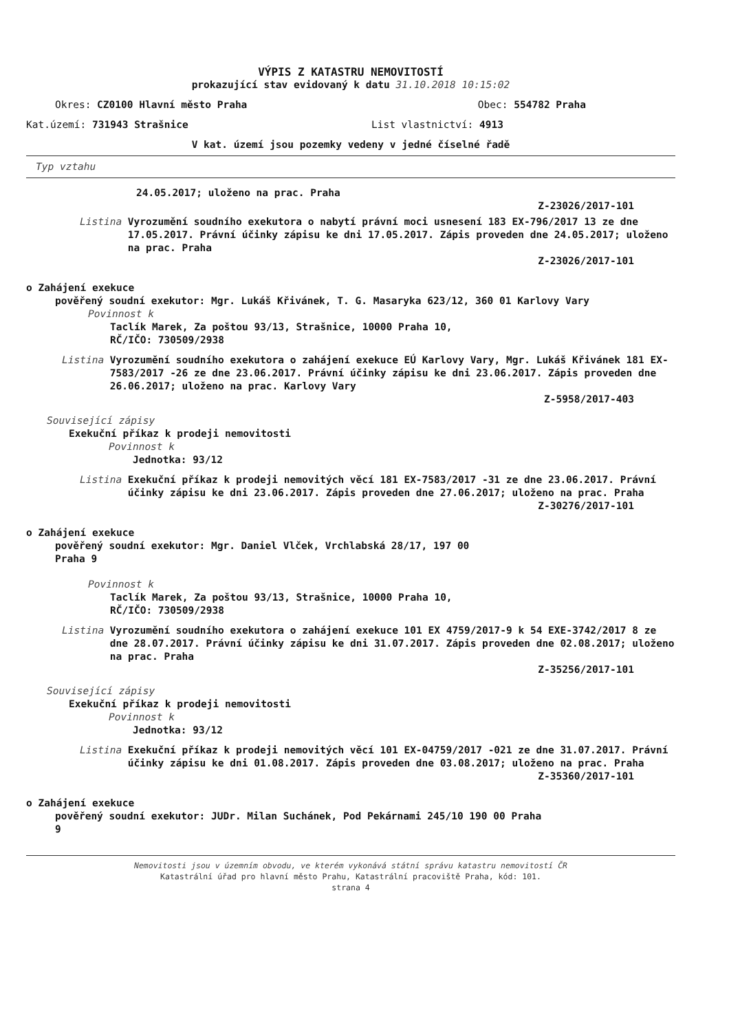VÝPIS Z KATASTRU NEMOVITOSTÍ
prokazující stav evidovaný k datu 31.10.2018 10:15:02
Okres: CZ0100 Hlavní město Praha Obec: 554782 Praha
Kat.území: 731943 Strašnice List vlastnictví: 4913
V kat. území jsou pozemky vedeny v jedné číselné řadě
Typ vztahu
24.05.2017; uloženo na prac. Praha
Z-23026/2017-101
Listina Vyrozumění soudního exekutora o nabytí právní moci usnesení 183 EX-796/2017 13 ze dne 17.05.2017. Právní účinky zápisu ke dni 17.05.2017. Zápis proveden dne 24.05.2017; uloženo na prac. Praha
Z-23026/2017-101
o Zahájení exekuce
pověřený soudní exekutor: Mgr. Lukáš Křivánek, T. G. Masaryka 623/12, 360 01 Karlovy Vary
Povinnost k
Taclík Marek, Za poštou 93/13, Strašnice, 10000 Praha 10, RČ/IČO: 730509/2938
Listina Vyrozumění soudního exekutora o zahájení exekuce EÚ Karlovy Vary, Mgr. Lukáš Křivánek 181 EX-7583/2017 -26 ze dne 23.06.2017. Právní účinky zápisu ke dni 23.06.2017. Zápis proveden dne 26.06.2017; uloženo na prac. Karlovy Vary
Z-5958/2017-403
Související zápisy
Exekuční příkaz k prodeji nemovitosti
Povinnost k
Jednotka: 93/12
Listina Exekuční příkaz k prodeji nemovitých věcí 181 EX-7583/2017 -31 ze dne 23.06.2017. Právní účinky zápisu ke dni 23.06.2017. Zápis proveden dne 27.06.2017; uloženo na prac. Praha
Z-30276/2017-101
o Zahájení exekuce
pověřený soudní exekutor: Mgr. Daniel Vlček, Vrchlabská 28/17, 197 00 Praha 9
Povinnost k
Taclík Marek, Za poštou 93/13, Strašnice, 10000 Praha 10, RČ/IČO: 730509/2938
Listina Vyrozumění soudního exekutora o zahájení exekuce 101 EX 4759/2017-9 k 54 EXE-3742/2017 8 ze dne 28.07.2017. Právní účinky zápisu ke dni 31.07.2017. Zápis proveden dne 02.08.2017; uloženo na prac. Praha
Z-35256/2017-101
Související zápisy
Exekuční příkaz k prodeji nemovitosti
Povinnost k
Jednotka: 93/12
Listina Exekuční příkaz k prodeji nemovitých věcí 101 EX-04759/2017 -021 ze dne 31.07.2017. Právní účinky zápisu ke dni 01.08.2017. Zápis proveden dne 03.08.2017; uloženo na prac. Praha
Z-35360/2017-101
o Zahájení exekuce
pověřený soudní exekutor: JUDr. Milan Suchánek, Pod Pekárnami 245/10 190 00 Praha 9
Nemovitosti jsou v územním obvodu, ve kterém vykonává státní správu katastru nemovitostí ČR
Katastrální úřad pro hlavní město Prahu, Katastrální pracoviště Praha, kód: 101.
strana 4